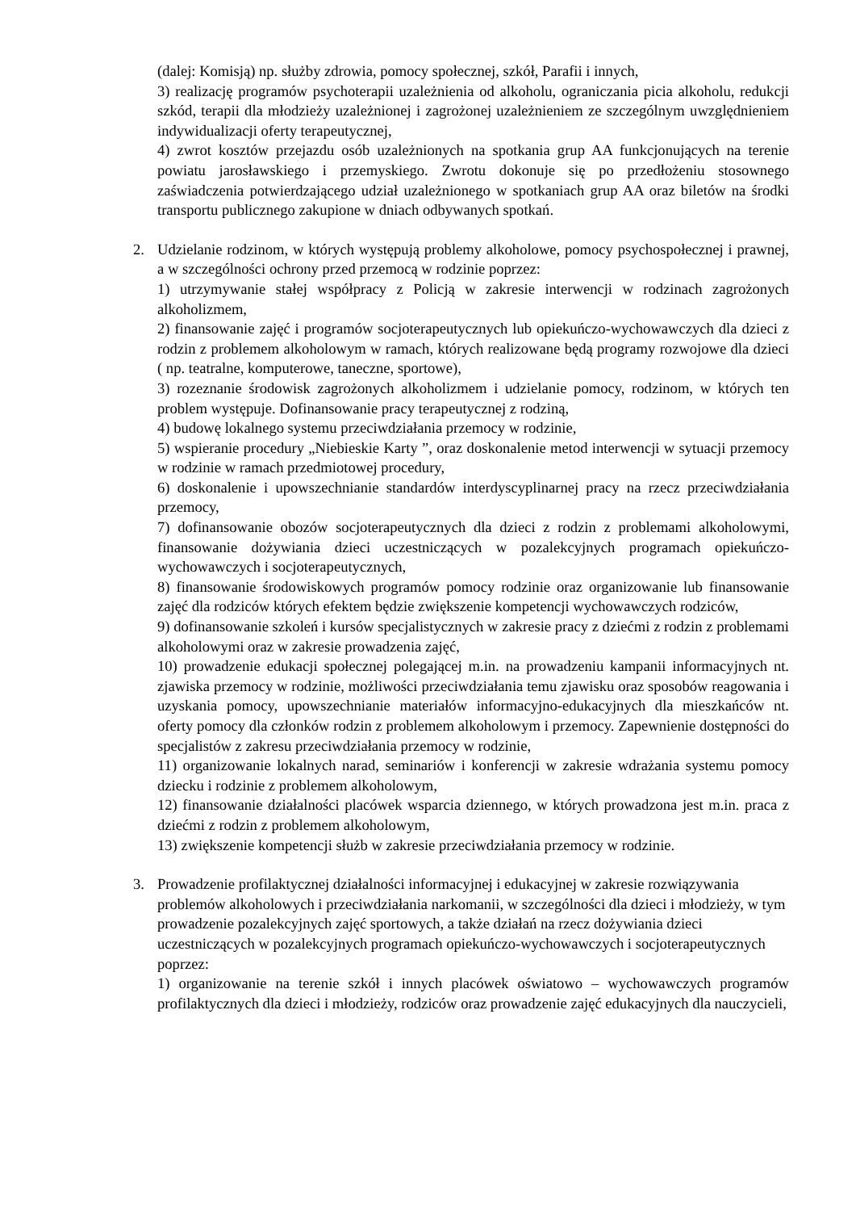(dalej: Komisją) np. służby zdrowia, pomocy społecznej, szkół, Parafii i innych,
3) realizację programów psychoterapii uzależnienia od alkoholu, ograniczania picia alkoholu, redukcji szkód, terapii dla młodzieży uzależnionej i zagrożonej uzależnieniem ze szczególnym uwzględnieniem indywidualizacji oferty terapeutycznej,
4) zwrot kosztów przejazdu osób uzależnionych na spotkania grup AA funkcjonujących na terenie powiatu jarosławskiego i przemyskiego. Zwrotu dokonuje się po przedłożeniu stosownego zaświadczenia potwierdzającego udział uzależnionego w spotkaniach grup AA oraz biletów na środki transportu publicznego zakupione w dniach odbywanych spotkań.
2. Udzielanie rodzinom, w których występują problemy alkoholowe, pomocy psychospołecznej i prawnej, a w szczególności ochrony przed przemocą w rodzinie poprzez:
1) utrzymywanie stałej współpracy z Policją w zakresie interwencji w rodzinach zagrożonych alkoholizmem,
2) finansowanie zajęć i programów socjoterapeutycznych lub opiekuńczo-wychowawczych dla dzieci z rodzin z problemem alkoholowym w ramach, których realizowane będą programy rozwojowe dla dzieci ( np. teatralne, komputerowe, taneczne, sportowe),
3) rozeznanie środowisk zagrożonych alkoholizmem i udzielanie pomocy, rodzinom, w których ten problem występuje. Dofinansowanie pracy terapeutycznej z rodziną,
4) budowę lokalnego systemu przeciwdziałania przemocy w rodzinie,
5) wspieranie procedury „Niebieskie Karty ”, oraz doskonalenie metod interwencji w sytuacji przemocy w rodzinie w ramach przedmiotowej procedury,
6) doskonalenie i upowszechnianie standardów interdyscyplinarnej pracy na rzecz przeciwdziałania przemocy,
7) dofinansowanie obozów socjoterapeutycznych dla dzieci z rodzin z problemami alkoholowymi, finansowanie dożywiania dzieci uczestniczących w pozalekcyjnych programach opiekuńczo-wychowawczych i socjoterapeutycznych,
8) finansowanie środowiskowych programów pomocy rodzinie oraz organizowanie lub finansowanie zajęć dla rodziców których efektem będzie zwiększenie kompetencji wychowawczych rodziców,
9) dofinansowanie szkoleń i kursów specjalistycznych w zakresie pracy z dziećmi z rodzin z problemami alkoholowymi oraz w zakresie prowadzenia zajęć,
10) prowadzenie edukacji społecznej polegającej m.in. na prowadzeniu kampanii informacyjnych nt. zjawiska przemocy w rodzinie, możliwości przeciwdziałania temu zjawisku oraz sposobów reagowania i uzyskania pomocy, upowszechnianie materiałów informacyjno-edukacyjnych dla mieszkańców nt. oferty pomocy dla członków rodzin z problemem alkoholowym i przemocy. Zapewnienie dostępności do specjalistów z zakresu przeciwdziałania przemocy w rodzinie,
11) organizowanie lokalnych narad, seminariów i konferencji w zakresie wdrażania systemu pomocy dziecku i rodzinie z problemem alkoholowym,
12) finansowanie działalności placówek wsparcia dziennego, w których prowadzona jest m.in. praca z dziećmi z rodzin z problemem alkoholowym,
13) zwiększenie kompetencji służb w zakresie przeciwdziałania przemocy w rodzinie.
3. Prowadzenie profilaktycznej działalności informacyjnej i edukacyjnej w zakresie rozwiązywania problemów alkoholowych i przeciwdziałania narkomanii, w szczególności dla dzieci i młodzieży, w tym prowadzenie pozalekcyjnych zajęć sportowych, a także działań na rzecz dożywiania dzieci uczestniczących w pozalekcyjnych programach opiekuńczo-wychowawczych i socjoterapeutycznych poprzez:
1) organizowanie na terenie szkół i innych placówek oświatowo – wychowawczych programów profilaktycznych dla dzieci i młodzieży, rodziców oraz prowadzenie zajęć edukacyjnych dla nauczycieli,